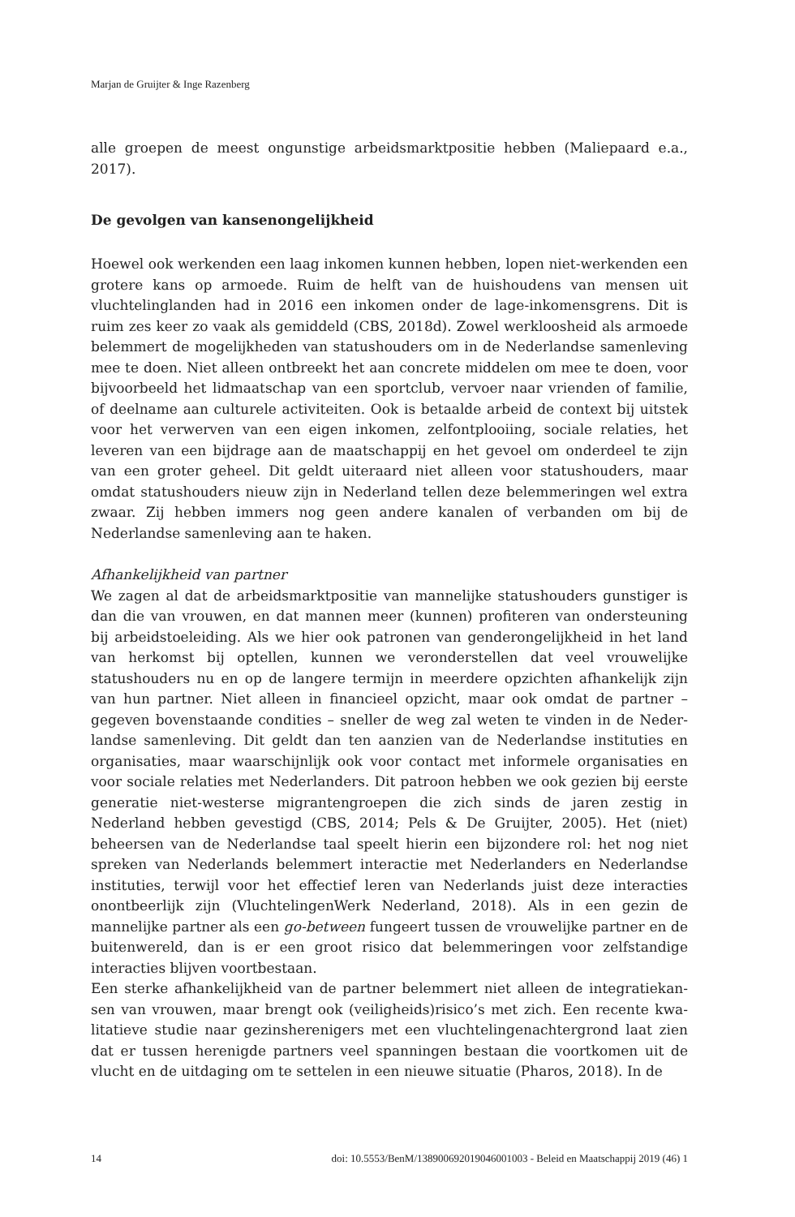Marjan de Gruijter & Inge Razenberg
alle groepen de meest ongunstige arbeidsmarktpositie hebben (Maliepaard e.a., 2017).
De gevolgen van kansenongelijkheid
Hoewel ook werkenden een laag inkomen kunnen hebben, lopen niet-werkenden een grotere kans op armoede. Ruim de helft van de huishoudens van mensen uit vluchtelinglanden had in 2016 een inkomen onder de lage-inkomensgrens. Dit is ruim zes keer zo vaak als gemiddeld (CBS, 2018d). Zowel werkloosheid als armoede belemmert de mogelijkheden van statushouders om in de Nederlandse samenleving mee te doen. Niet alleen ontbreekt het aan concrete middelen om mee te doen, voor bijvoorbeeld het lidmaatschap van een sportclub, vervoer naar vrienden of familie, of deelname aan culturele activiteiten. Ook is betaalde arbeid de context bij uitstek voor het verwerven van een eigen inkomen, zelfontplooiing, sociale relaties, het leveren van een bijdrage aan de maatschappij en het gevoel om onderdeel te zijn van een groter geheel. Dit geldt uiteraard niet alleen voor statushouders, maar omdat statushouders nieuw zijn in Nederland tellen deze belemmeringen wel extra zwaar. Zij hebben immers nog geen andere kanalen of verbanden om bij de Nederlandse samenleving aan te haken.
Afhankelijkheid van partner
We zagen al dat de arbeidsmarktpositie van mannelijke statushouders gunstiger is dan die van vrouwen, en dat mannen meer (kunnen) profiteren van ondersteu­ning bij arbeidstoeleiding. Als we hier ook patronen van genderongelijkheid in het land van herkomst bij optellen, kunnen we veronderstellen dat veel vrouwelijke statushouders nu en op de langere termijn in meerdere opzichten afhankelijk zijn van hun partner. Niet alleen in financieel opzicht, maar ook omdat de partner – gegeven bovenstaande condities – sneller de weg zal weten te vinden in de Neder­landse samenleving. Dit geldt dan ten aanzien van de Nederlandse instituties en organisaties, maar waarschijnlijk ook voor contact met informele organisaties en voor sociale relaties met Nederlanders. Dit patroon hebben we ook gezien bij eer­ste generatie niet-westerse migrantengroepen die zich sinds de jaren zestig in Nederland hebben gevestigd (CBS, 2014; Pels & De Gruijter, 2005). Het (niet) beheersen van de Nederlandse taal speelt hierin een bijzondere rol: het nog niet spreken van Nederlands belemmert interactie met Nederlanders en Nederlandse instituties, terwijl voor het effectief leren van Nederlands juist deze interacties onontbeerlijk zijn (VluchtelingenWerk Nederland, 2018). Als in een gezin de mannelijke partner als een go-between fungeert tussen de vrouwelijke partner en de buitenwereld, dan is er een groot risico dat belemmeringen voor zelfstandige interacties blijven voortbestaan.
Een sterke afhankelijkheid van de partner belemmert niet alleen de integratiekan­sen van vrouwen, maar brengt ook (veiligheids)risico’s met zich. Een recente kwa­litatieve studie naar gezinsherenigers met een vluchtelingenachtergrond laat zien dat er tussen herenigde partners veel spanningen bestaan die voortkomen uit de vlucht en de uitdaging om te settelen in een nieuwe situatie (Pharos, 2018). In de
14 doi: 10.5553/BenM/138900692019046001003 - Beleid en Maatschappij 2019 (46) 1